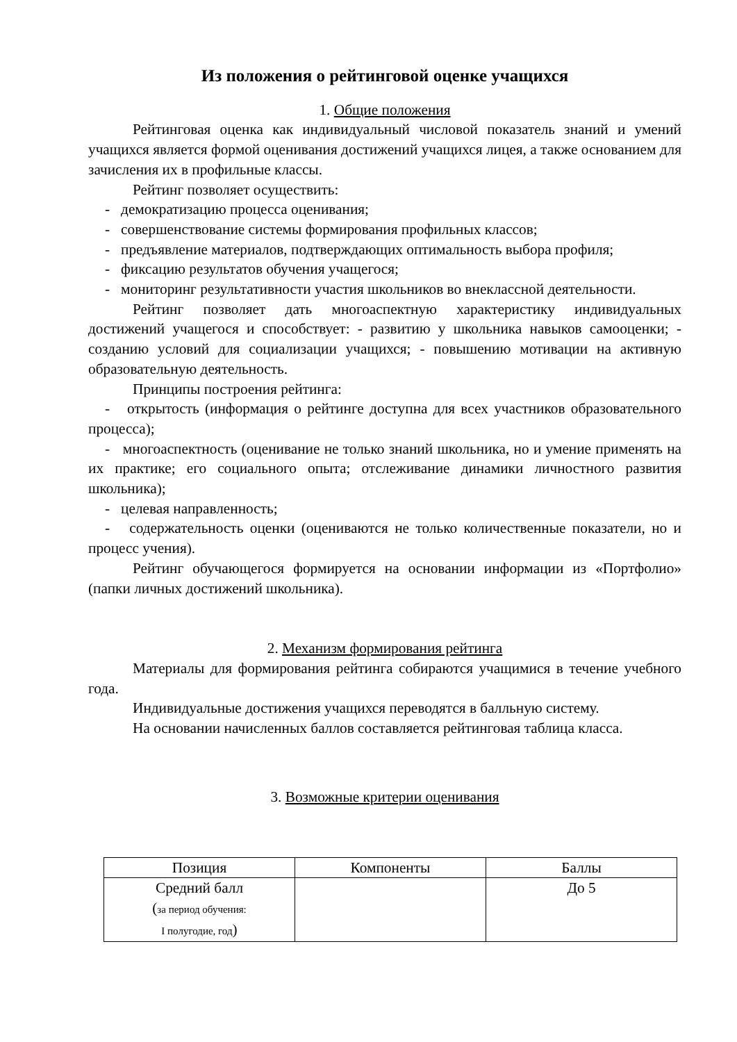Из положения о рейтинговой оценке учащихся
1. Общие положения
Рейтинговая оценка как индивидуальный числовой показатель знаний и умений учащихся является формой оценивания достижений учащихся лицея, а также основанием для зачисления их в профильные классы.
Рейтинг позволяет осуществить:
- демократизацию процесса оценивания;
- совершенствование системы формирования профильных классов;
- предъявление материалов, подтверждающих оптимальность выбора профиля;
- фиксацию результатов обучения учащегося;
- мониторинг результативности участия школьников во внеклассной деятельности.
Рейтинг позволяет дать многоаспектную характеристику индивидуальных достижений учащегося и способствует: - развитию у школьника навыков самооценки; - созданию условий для социализации учащихся; - повышению мотивации на активную образовательную деятельность.
Принципы построения рейтинга:
- открытость (информация о рейтинге доступна для всех участников образовательного процесса);
- многоаспектность (оценивание не только знаний школьника, но и умение применять на их практике; его социального опыта; отслеживание динамики личностного развития школьника);
- целевая направленность;
- содержательность оценки (оцениваются не только количественные показатели, но и процесс учения).
Рейтинг обучающегося формируется на основании информации из «Портфолио» (папки личных достижений школьника).
2. Механизм формирования рейтинга
Материалы для формирования рейтинга собираются учащимися в течение учебного года.
Индивидуальные достижения учащихся переводятся в балльную систему.
На основании начисленных баллов составляется рейтинговая таблица класса.
3. Возможные критерии оценивания
| Позиция | Компоненты | Баллы |
| Средний балл ( за период обучения: I полугодие, год ) | | До 5 |